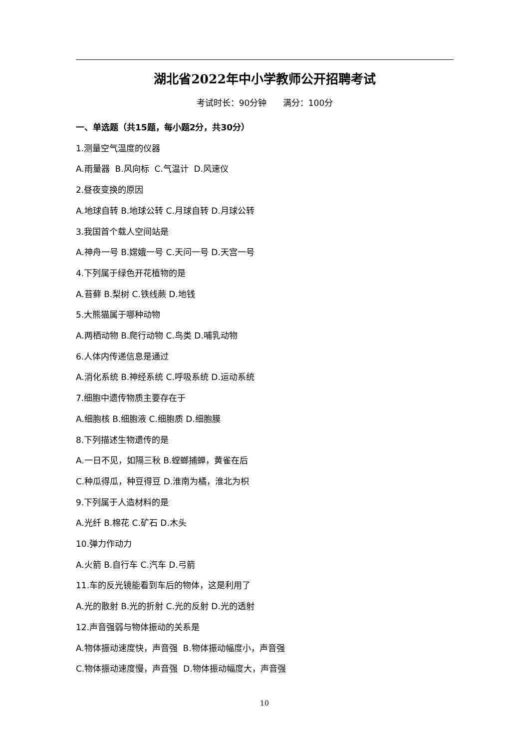湖北省2022年中小学教师公开招聘考试
考试时长：90分钟 满分：100分
一、单选题（共15题，每小题2分，共30分）
1.测量空气温度的仪器
A.雨量器 B.风向标 C.气温计 D.风速仪
2.昼夜变换的原因
A.地球自转 B.地球公转 C.月球自转 D.月球公转
3.我国首个载人空间站是
A.神舟一号 B.嫦娥一号 C.天问一号 D.天宫一号
4.下列属于绿色开花植物的是
A.苔藓 B.梨树 C.铁线蕨 D.地钱
5.大熊猫属于哪种动物
A.两栖动物 B.爬行动物 C.鸟类 D.哺乳动物
6.人体内传递信息是通过
A.消化系统 B.神经系统 C.呼吸系统 D.运动系统
7.细胞中遗传物质主要存在于
A.细胞核 B.细胞液 C.细胞质 D.细胞膜
8.下列描述生物遗传的是
A.一日不见，如隔三秋 B.螳螂捕蝉，黄雀在后
C.种瓜得瓜，种豆得豆 D.淮南为橘，淮北为枳
9.下列属于人造材料的是
A.光纤 B.棉花 C.矿石 D.木头
10.弹力作动力
A.火箭 B.自行车 C.汽车 D.弓箭
11.车的反光镜能看到车后的物体，这是利用了
A.光的散射 B.光的折射 C.光的反射 D.光的透射
12.声音强弱与物体振动的关系是
A.物体振动速度快，声音强 B.物体振动幅度小，声音强
C.物体振动速度慢，声音强 D.物体振动幅度大，声音强
10